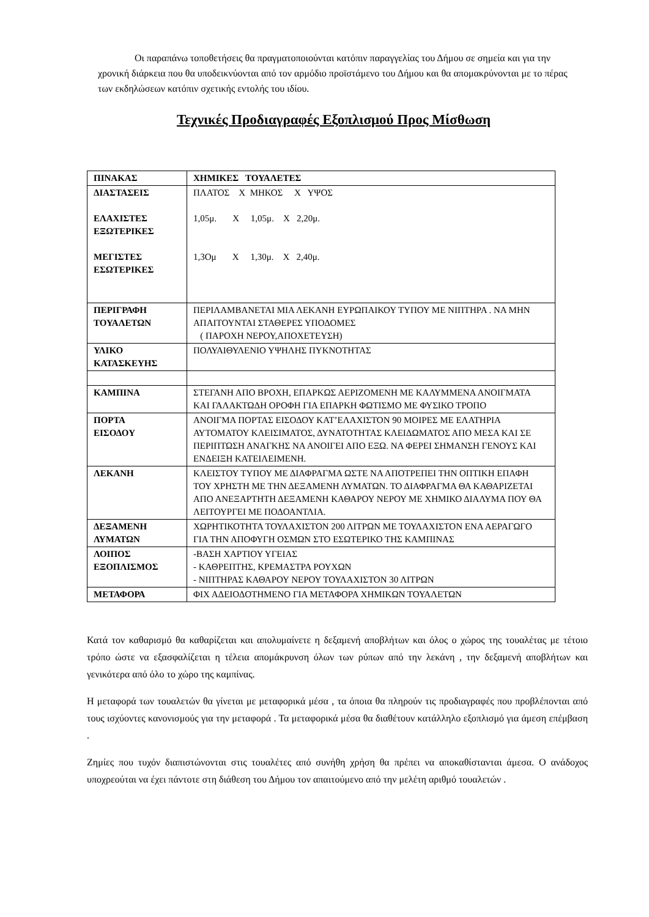Οι παραπάνω τοποθετήσεις θα πραγματοποιούνται κατόπιν παραγγελίας του Δήμου σε σημεία και για την χρονική διάρκεια που θα υποδεικνύονται από τον αρμόδιο προϊστάμενο του Δήμου και θα απομακρύνονται με το πέρας των εκδηλώσεων κατόπιν σχετικής εντολής του ιδίου.
Τεχνικές Προδιαγραφές Εξοπλισμού Προς Μίσθωση
| ΠΙΝΑΚΑΣ | ΧΗΜΙΚΕΣ ΤΟΥΑΛΕΤΕΣ |
| ΔΙΑΣΤΑΣΕΙΣ ΕΛΑΧΙΣΤΕΣ ΕΞΩΤΕΡΙΚΕΣ ΜΕΓΙΣΤΕΣ ΕΣΩΤΕΡΙΚΕΣ | ΠΛΑΤΟΣ Χ ΜΗΚΟΣ Χ ΥΨΟΣ 1,05μ. Χ 1,05μ. Χ 2,20μ. 1,3Ομ Χ 1,30μ. Χ 2,40μ. |
| ΠΕΡΙΓΡΑΦΗ ΤΟΥΑΛΕΤΩΝ | ΠΕΡΙΛΑΜΒΑΝΕΤΑΙ ΜΙΑ ΛΕΚΑΝΗ ΕΥΡΩΠΑΙΚΟΥ ΤΥΠΟΥ ΜΕ ΝΙΠΤΗΡΑ . ΝΑ ΜΗΝ ΑΠΑΙΤΟΥΝΤΑΙ ΣΤΑΘΕΡΕΣ ΥΠΟΔΟΜΕΣ ( ΠΑΡΟΧΗ ΝΕΡΟΥ,ΑΠΟΧΕΤΕΥΣΗ) |
| ΥΛΙΚΟ ΚΑΤΑΣΚΕΥΗΣ | ΠΟΛΥΑΙΘΥΛΕΝΙΟ ΥΨΗΛΗΣ ΠΥΚΝΟΤΗΤΑΣ |
| ΚΑΜΠΙΝΑ | ΣΤΕΓΑΝΗ ΑΠΟ ΒΡΟΧΗ, ΕΠΑΡΚΩΣ ΑΕΡΙΖΟΜΕΝΗ ΜΕ ΚΑΛΥΜΜΕΝΑ ΑΝΟΙΓΜΑΤΑ ΚΑΙ ΓΑΛΑΚΤΩΔΗ ΟΡΟΦΗ ΓΙΑ ΕΠΑΡΚΗ ΦΩΤΙΣΜΟ ΜΕ ΦΥΣΙΚΟ ΤΡΟΠΟ |
| ΠΟΡΤΑ ΕΙΣΟΔΟΥ | ΑΝΟΙΓΜΑ ΠΟΡΤΑΣ ΕΙΣΟΔΟΥ ΚΑΤ’ΕΛΑΧΙΣΤΟΝ 90 ΜΟΙΡΕΣ ΜΕ ΕΛΑΤΗΡΙΑ ΑΥΤΟΜΑΤΟΥ ΚΛΕΙΣΙΜΑΤΟΣ, ΔΥΝΑΤΟΤΗΤΑΣ ΚΛΕΙΔΩΜΑΤΟΣ ΑΠΟ ΜΕΣΑ ΚΑΙ ΣΕ ΠΕΡΙΠΤΩΣΗ ΑΝΑΓΚΗΣ ΝΑ ΑΝΟΙΓΕΙ ΑΠΟ ΕΞΩ. ΝΑ ΦΕΡΕΙ ΣΗΜΑΝΣΗ ΓΕΝΟΥΣ ΚΑΙ ΕΝΔΕΙΞΗ ΚΑΤΕΙΛΕΙΜΕΝΗ. |
| ΛΕΚΑΝΗ | ΚΛΕΙΣΤΟΥ ΤΥΠΟΥ ΜΕ ΔΙΑΦΡΑΓΜΑ ΩΣΤΕ ΝΑ ΑΠΟΤΡΕΠΕΙ ΤΗΝ ΟΠΤΙΚΗ ΕΠΑΦΗ ΤΟΥ ΧΡΗΣΤΗ ΜΕ ΤΗΝ ΔΕΞΑΜΕΝΗ ΛΥΜΑΤΩΝ. ΤΟ ΔΙΑΦΡΑΓΜΑ ΘΑ ΚΑΘΑΡΙΖΕΤΑΙ ΑΠΟ ΑΝΕΞΑΡΤΗΤΗ ΔΕΞΑΜΕΝΗ ΚΑΘΑΡΟΥ ΝΕΡΟΥ ΜΕ ΧΗΜΙΚΟ ΔΙΑΛΥΜΑ ΠΟΥ ΘΑ ΛΕΙΤΟΥΡΓΕΙ ΜΕ ΠΟΔΟΑΝΤΛΙΑ. |
| ΔΕΞΑΜΕΝΗ ΛΥΜΑΤΩΝ | ΧΩΡΗΤΙΚΟΤΗΤΑ ΤΟΥΛΑΧΙΣΤΟΝ 200 ΛΙΤΡΩΝ ΜΕ ΤΟΥΛΑΧΙΣΤΟΝ ΕΝΑ ΑΕΡΑΓΩΓΟ ΓΙΑ ΤΗΝ ΑΠΟΦΥΓΗ ΟΣΜΩΝ ΣΤΟ ΕΣΩΤΕΡΙΚΟ ΤΗΣ ΚΑΜΠΙΝΑΣ |
| ΛΟΙΠΟΣ ΕΞΟΠΛΙΣΜΟΣ | -ΒΑΣΗ ΧΑΡΤΙΟΥ ΥΓΕΙΑΣ - ΚΑΘΡΕΠΤΗΣ, ΚΡΕΜΑΣΤΡΑ ΡΟΥΧΩΝ - ΝΙΠΤΗΡΑΣ ΚΑΘΑΡΟΥ ΝΕΡΟΥ ΤΟΥΛΑΧΙΣΤΟΝ 30 ΛΙΤΡΩΝ |
| ΜΕΤΑΦΟΡΑ | ΦΙΧ ΑΔΕΙΟΔΟΤΗΜΕΝΟ ΓΙΑ ΜΕΤΑΦΟΡΑ ΧΗΜΙΚΩΝ ΤΟΥΑΛΕΤΩΝ |
Κατά τον καθαρισμό θα καθαρίζεται και απολυμαίνετε η δεξαμενή αποβλήτων και όλος ο χώρος της τουαλέτας με τέτοιο τρόπο ώστε να εξασφαλίζεται η τέλεια απομάκρυνση όλων των ρύπων από την λεκάνη , την δεξαμενή αποβλήτων και γενικότερα από όλο το χώρο της καμπίνας.
Η μεταφορά των τουαλετών θα γίνεται με μεταφορικά μέσα , τα όποια θα πληρούν τις προδιαγραφές που προβλέπονται από τους ισχύοντες κανονισμούς για την μεταφορά . Τα μεταφορικά μέσα θα διαθέτουν κατάλληλο εξοπλισμό για άμεση επέμβαση .
Ζημίες που τυχόν διαπιστώνονται στις τουαλέτες από συνήθη χρήση θα πρέπει να αποκαθίστανται άμεσα. Ο ανάδοχος υποχρεούται να έχει πάντοτε στη διάθεση του Δήμου τον απαιτούμενο από την μελέτη αριθμό τουαλετών .